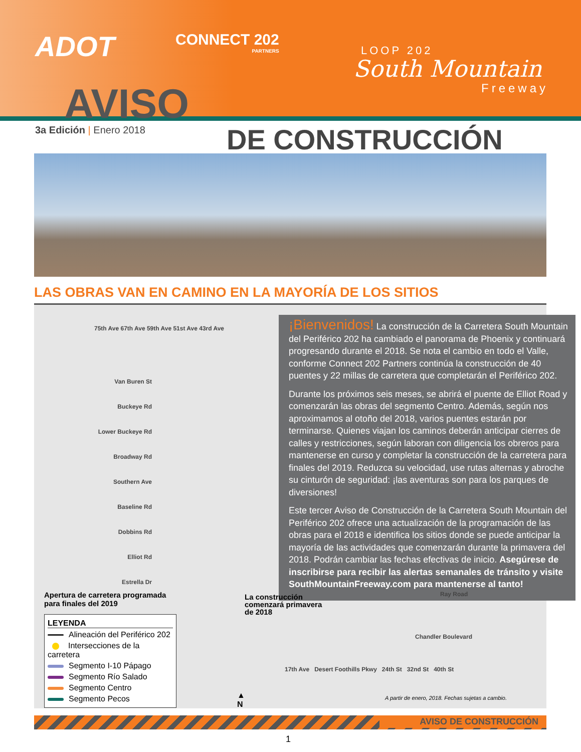ADOT CONNECT 202
PARTNERS
LOOP 202
South Mountain
Freeway
AVISO
3a Edición | Enero 2018 DE CONSTRUCCIÓN
LAS OBRAS VAN EN CAMINO EN LA MAYORÍA DE LOS SITIOS
75th Ave 67th Ave 59th Ave 51st Ave 43rd Ave
Van Buren St
Buckeye Rd
Lower Buckeye Rd
Broadway Rd
Southern Ave
Baseline Rd
Dobbins Rd
Elliot Rd
Estrella Dr
¡Bienvenidos! La construcción de la Carretera South Mountain del Periférico 202 ha cambiado el panorama de Phoenix y continuará progresando durante el 2018. Se nota el cambio en todo el Valle, conforme Connect 202 Partners continúa la construcción de 40 puentes y 22 millas de carretera que completarán el Periférico 202.
Durante los próximos seis meses, se abrirá el puente de Elliot Road y comenzarán las obras del segmento Centro. Además, según nos aproximamos al otoño del 2018, varios puentes estarán por terminarse. Quienes viajan los caminos deberán anticipar cierres de calles y restricciones, según laboran con diligencia los obreros para mantenerse en curso y completar la construcción de la carretera para finales del 2019. Reduzca su velocidad, use rutas alternas y abroche su cinturón de seguridad: ¡las aventuras son para los parques de diversiones!
Este tercer Aviso de Construcción de la Carretera South Mountain del Periférico 202 ofrece una actualización de la programación de las obras para el 2018 e identifica los sitios donde se puede anticipar la mayoría de las actividades que comenzarán durante la primavera del 2018. Podrán cambiar las fechas efectivas de inicio. Asegúrese de inscribirse para recibir las alertas semanales de tránsito y visite SouthMountainFreeway.com para mantenerse al tanto!
Apertura de carretera programada
para finales del 2019
La construcción
comenzará primavera
de 2018
Ray Road
Chandler Boulevard
17th Ave Desert Foothills Pkwy 24th St 32nd St 40th St
LEYENDA
Alineación del Periférico 202
Intersecciones de la carretera
Segmento I-10 Pápago
Segmento Río Salado
Segmento Centro
Segmento Pecos
▲
N
A partir de enero, 2018. Fechas sujetas a cambio.
AVISO DE CONSTRUCCIÓN
1